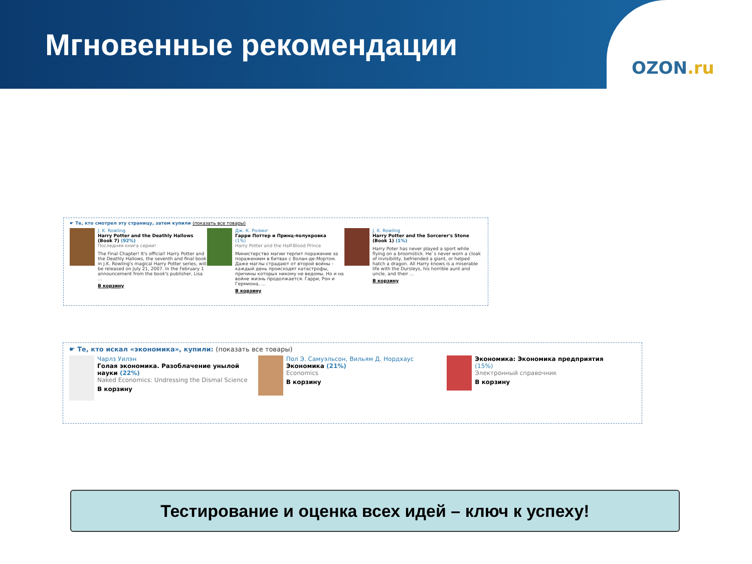Мгновенные рекомендации
OZON.ru
☛ Те, кто смотрел эту страницу, затем купили (показать все товары)
J. K. Rowling
Harry Potter and the Deathly Hallows (Book 7) (92%)
Последняя книга серии!
The Final Chapter! It's official! Harry Potter and the Deathly Hallows, the seventh and final book in J.K. Rowling's magical Harry Potter series, will be released on July 21, 2007. In the February 1 announcement from the book's publisher, Lisa ...
В корзину
Дж. К. Ролинг
Гарри Поттер и Принц-полукровка
(1%)
Harry Potter and the Half-Blood Prince
Министерство магии терпит поражение за поражением в битвах с Волан-де-Мортом. Даже маглы страдают от второй войны - каждый день происходят катастрофы, причины которых никому не ведомы. Но и на войне жизнь продолжается. Гарри, Рон и Гермиона, ...
В корзину
J. K. Rowling
Harry Potter and the Sorcerer's Stone (Book 1) (1%)
Harry Poter has never played a sport while flying on a broomstick. He`s never worn a cloak of invisibility, befriended a giant, or helped hatch a dragon. All Harry knows is a miserable life with the Dursleys, his horrible aunt and uncle, and their ...
В корзину
☛ Те, кто искал «экономика», купили: (показать все товары)
Чарлз Уилэн
Голая экономика. Разоблачение унылой науки (22%)
Naked Economics: Undressing the Dismal Science
В корзину
Пол Э. Самуэльсон, Вильям Д. Нордхаус
Экономика (21%)
Economics
В корзину
Экономика: Экономика предприятия
(15%)
Электронный справочник
В корзину
Тестирование и оценка всех идей – ключ к успеху!